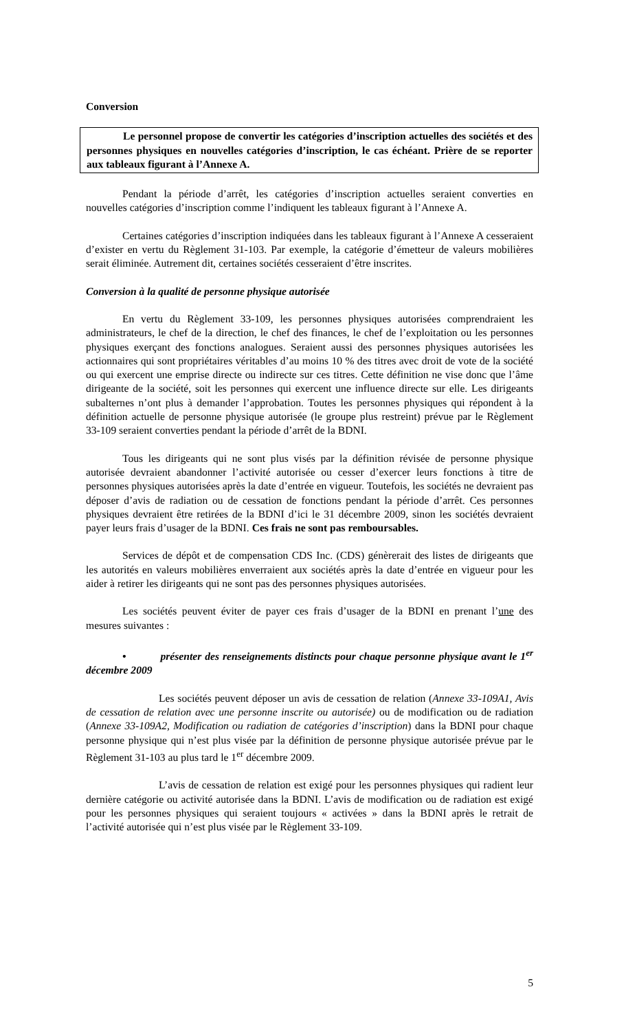Conversion
Le personnel propose de convertir les catégories d’inscription actuelles des sociétés et des personnes physiques en nouvelles catégories d’inscription, le cas échéant. Prière de se reporter aux tableaux figurant à l’Annexe A.
Pendant la période d’arrêt, les catégories d’inscription actuelles seraient converties en nouvelles catégories d’inscription comme l’indiquent les tableaux figurant à l’Annexe A.
Certaines catégories d’inscription indiquées dans les tableaux figurant à l’Annexe A cesseraient d’exister en vertu du Règlement 31-103. Par exemple, la catégorie d’émetteur de valeurs mobilières serait éliminée. Autrement dit, certaines sociétés cesseraient d’être inscrites.
Conversion à la qualité de personne physique autorisée
En vertu du Règlement 33-109, les personnes physiques autorisées comprendraient les administrateurs, le chef de la direction, le chef des finances, le chef de l’exploitation ou les personnes physiques exerçant des fonctions analogues. Seraient aussi des personnes physiques autorisées les actionnaires qui sont propriétaires véritables d’au moins 10 % des titres avec droit de vote de la société ou qui exercent une emprise directe ou indirecte sur ces titres. Cette définition ne vise donc que l’âme dirigeante de la société, soit les personnes qui exercent une influence directe sur elle. Les dirigeants subalternes n’ont plus à demander l’approbation. Toutes les personnes physiques qui répondent à la définition actuelle de personne physique autorisée (le groupe plus restreint) prévue par le Règlement 33-109 seraient converties pendant la période d’arrêt de la BDNI.
Tous les dirigeants qui ne sont plus visés par la définition révisée de personne physique autorisée devraient abandonner l’activité autorisée ou cesser d’exercer leurs fonctions à titre de personnes physiques autorisées après la date d’entrée en vigueur. Toutefois, les sociétés ne devraient pas déposer d’avis de radiation ou de cessation de fonctions pendant la période d’arrêt. Ces personnes physiques devraient être retirées de la BDNI d’ici le 31 décembre 2009, sinon les sociétés devraient payer leurs frais d’usager de la BDNI. Ces frais ne sont pas remboursables.
Services de dépôt et de compensation CDS Inc. (CDS) génèrerait des listes de dirigeants que les autorités en valeurs mobilières enverraient aux sociétés après la date d’entrée en vigueur pour les aider à retirer les dirigeants qui ne sont pas des personnes physiques autorisées.
Les sociétés peuvent éviter de payer ces frais d’usager de la BDNI en prenant l’une des mesures suivantes :
• présenter des renseignements distincts pour chaque personne physique avant le 1<sup>er</sup> décembre 2009
Les sociétés peuvent déposer un avis de cessation de relation (Annexe 33-109A1, Avis de cessation de relation avec une personne inscrite ou autorisée) ou de modification ou de radiation (Annexe 33-109A2, Modification ou radiation de catégories d’inscription) dans la BDNI pour chaque personne physique qui n’est plus visée par la définition de personne physique autorisée prévue par le Règlement 31-103 au plus tard le 1<sup>er</sup> décembre 2009.
L’avis de cessation de relation est exigé pour les personnes physiques qui radient leur dernière catégorie ou activité autorisée dans la BDNI. L’avis de modification ou de radiation est exigé pour les personnes physiques qui seraient toujours « activées » dans la BDNI après le retrait de l’activité autorisée qui n’est plus visée par le Règlement 33-109.
5